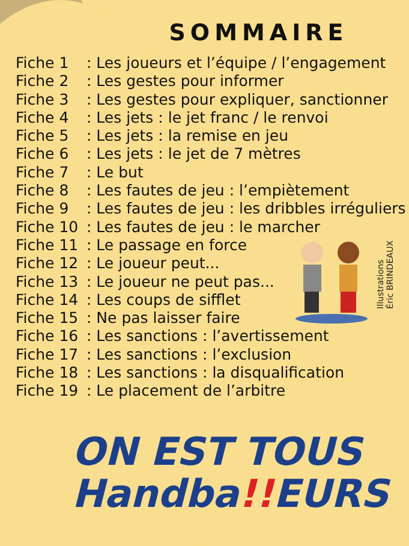Illustrations
Éric BRINDEAUX
SOMMAIRE
Fiche 1: Les joueurs et l’équipe / l’engagement
Fiche 2: Les gestes pour informer
Fiche 3: Les gestes pour expliquer, sanctionner
Fiche 4: Les jets : le jet franc / le renvoi
Fiche 5: Les jets : la remise en jeu
Fiche 6: Les jets : le jet de 7 mètres
Fiche 7: Le but
Fiche 8: Les fautes de jeu : l’empiètement
Fiche 9: Les fautes de jeu : les dribbles irréguliers
Fiche 10: Les fautes de jeu : le marcher
Fiche 11: Le passage en force
Fiche 12: Le joueur peut...
Fiche 13: Le joueur ne peut pas...
Fiche 14: Les coups de sifflet
Fiche 15: Ne pas laisser faire
Fiche 16: Les sanctions : l’avertissement
Fiche 17: Les sanctions : l’exclusion
Fiche 18: Les sanctions : la disqualification
Fiche 19: Le placement de l’arbitre
ON EST TOUS
Handba!!EURS